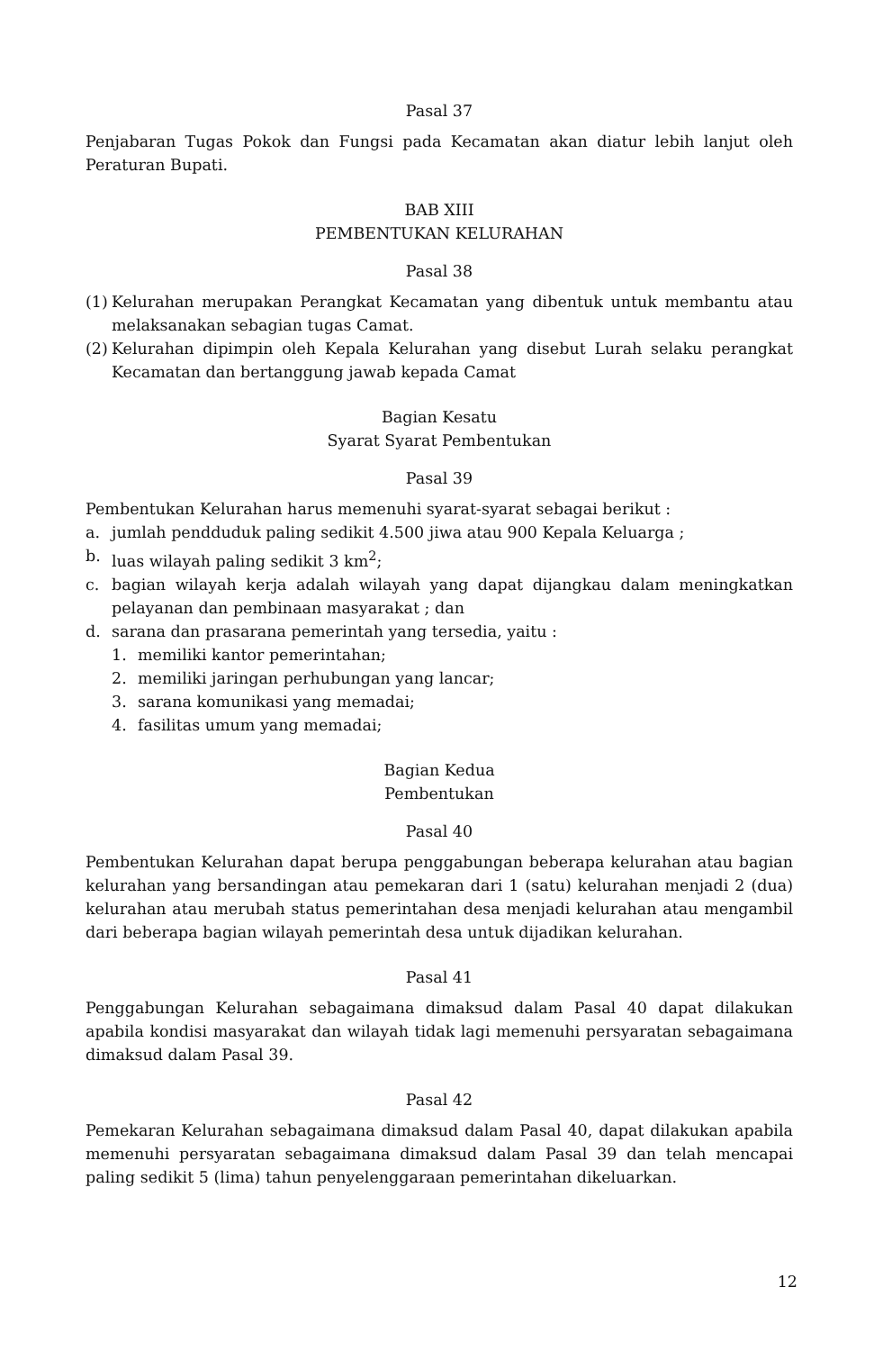Pasal 37
Penjabaran Tugas Pokok dan Fungsi pada Kecamatan akan diatur lebih lanjut oleh Peraturan Bupati.
BAB XIII
PEMBENTUKAN KELURAHAN
Pasal 38
(1)
Kelurahan merupakan Perangkat Kecamatan yang dibentuk untuk membantu atau melaksanakan sebagian tugas Camat.
(2)
Kelurahan dipimpin oleh Kepala Kelurahan yang disebut Lurah selaku perangkat Kecamatan dan bertanggung jawab kepada Camat
Bagian Kesatu
Syarat Syarat Pembentukan
Pasal 39
Pembentukan Kelurahan harus memenuhi syarat-syarat sebagai berikut :
a. jumlah pendduduk paling sedikit 4.500 jiwa atau 900 Kepala Keluarga ;
b. luas wilayah paling sedikit 3 km<sup>2</sup>;
c. bagian wilayah kerja adalah wilayah yang dapat dijangkau dalam meningkatkan pelayanan dan pembinaan masyarakat ; dan
d. sarana dan prasarana pemerintah yang tersedia, yaitu :
1. memiliki kantor pemerintahan;
2. memiliki jaringan perhubungan yang lancar;
3. sarana komunikasi yang memadai;
4. fasilitas umum yang memadai;
Bagian Kedua
Pembentukan
Pasal 40
Pembentukan Kelurahan dapat berupa penggabungan beberapa kelurahan atau bagian kelurahan yang bersandingan atau pemekaran dari 1 (satu) kelurahan menjadi 2 (dua) kelurahan atau merubah status pemerintahan desa menjadi kelurahan atau mengambil dari beberapa bagian wilayah pemerintah desa untuk dijadikan kelurahan.
Pasal 41
Penggabungan Kelurahan sebagaimana dimaksud dalam Pasal 40 dapat dilakukan apabila kondisi masyarakat dan wilayah tidak lagi memenuhi persyaratan sebagaimana dimaksud dalam Pasal 39.
Pasal 42
Pemekaran Kelurahan sebagaimana dimaksud dalam Pasal 40, dapat dilakukan apabila memenuhi persyaratan sebagaimana dimaksud dalam Pasal 39 dan telah mencapai paling sedikit 5 (lima) tahun penyelenggaraan pemerintahan dikeluarkan.
12